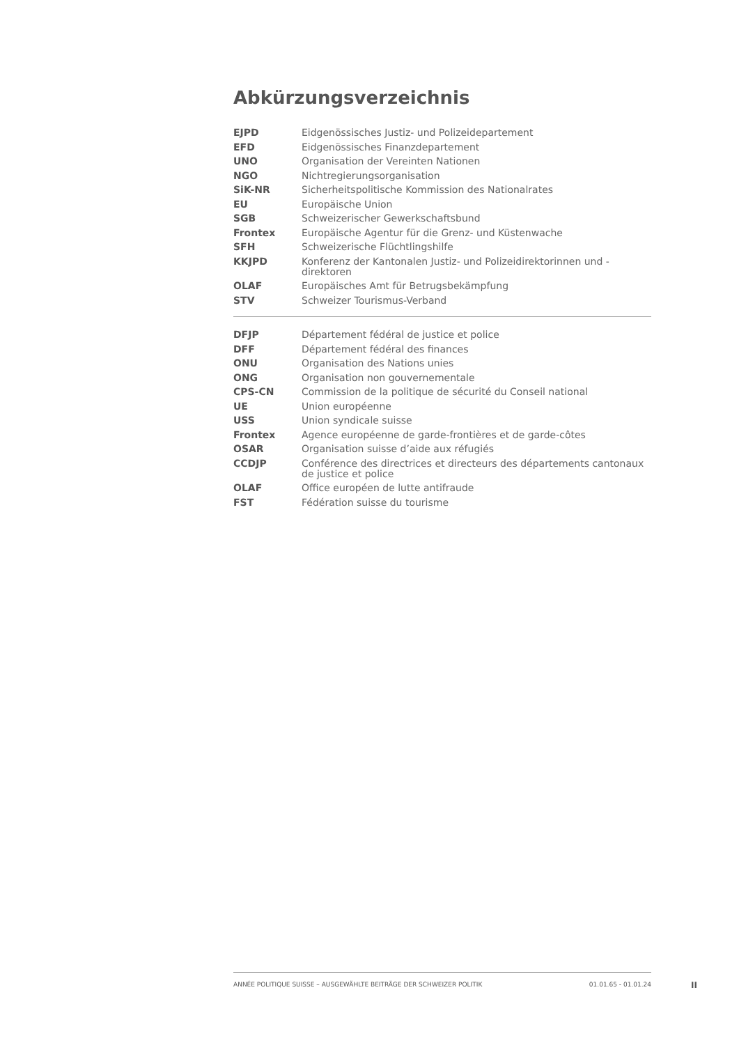Abkürzungsverzeichnis
| EJPD | Eidgenössisches Justiz- und Polizeidepartement |
| EFD | Eidgenössisches Finanzdepartement |
| UNO | Organisation der Vereinten Nationen |
| NGO | Nichtregierungsorganisation |
| SiK-NR | Sicherheitspolitische Kommission des Nationalrates |
| EU | Europäische Union |
| SGB | Schweizerischer Gewerkschaftsbund |
| Frontex | Europäische Agentur für die Grenz- und Küstenwache |
| SFH | Schweizerische Flüchtlingshilfe |
| KKJPD | Konferenz der Kantonalen Justiz- und Polizeidirektorinnen und -direktoren |
| OLAF | Europäisches Amt für Betrugsbekämpfung |
| STV | Schweizer Tourismus-Verband |
| DFJP | Département fédéral de justice et police |
| DFF | Département fédéral des finances |
| ONU | Organisation des Nations unies |
| ONG | Organisation non gouvernementale |
| CPS-CN | Commission de la politique de sécurité du Conseil national |
| UE | Union européenne |
| USS | Union syndicale suisse |
| Frontex | Agence européenne de garde-frontières et de garde-côtes |
| OSAR | Organisation suisse d’aide aux réfugiés |
| CCDJP | Conférence des directrices et directeurs des départements cantonaux de justice et police |
| OLAF | Office européen de lutte antifraude |
| FST | Fédération suisse du tourisme |
ANNÉE POLITIQUE SUISSE – AUSGEWÄHLTE BEITRÄGE DER SCHWEIZER POLITIK 01.01.65 - 01.01.24
II